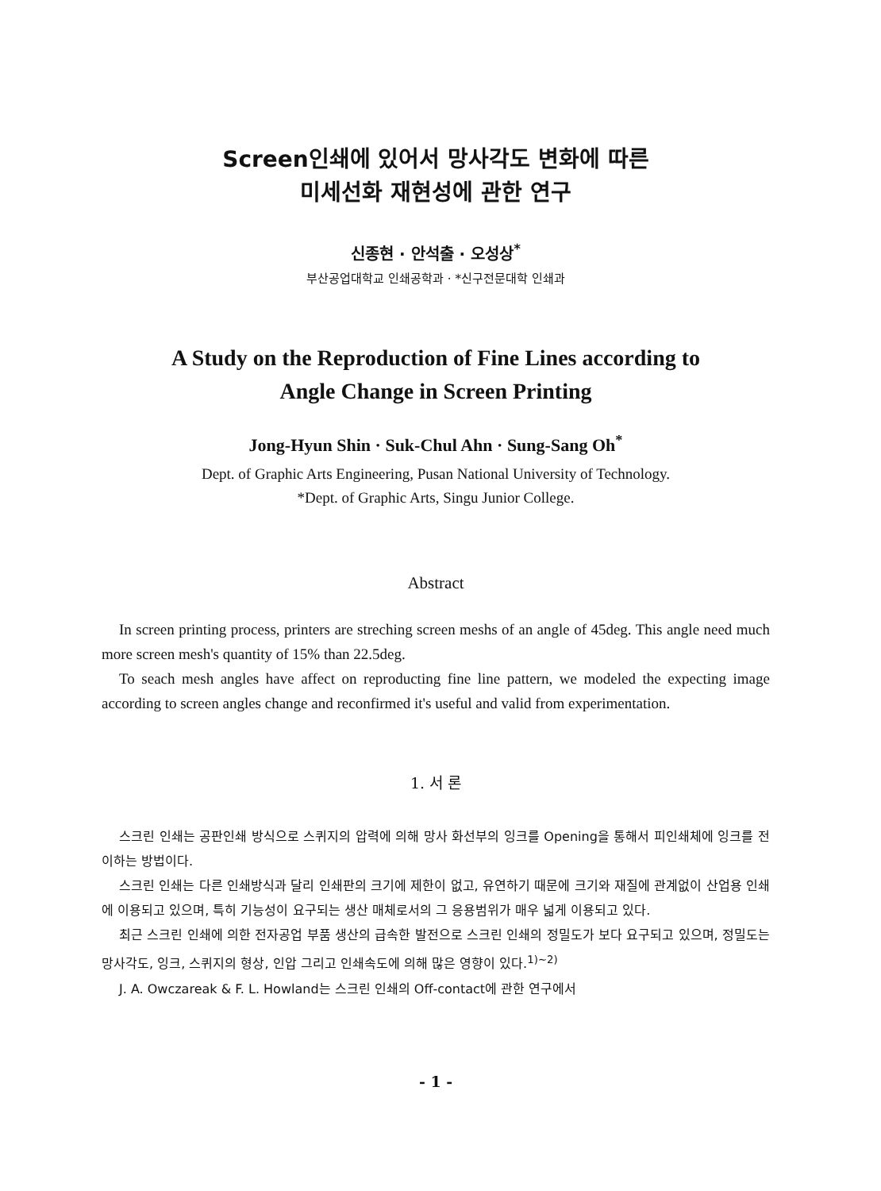Screen인쇄에 있어서 망사각도 변화에 따른
미세선화 재현성에 관한 연구
신종현 · 안석출 · 오성상<sup>*</sup>
부산공업대학교 인쇄공학과 · *신구전문대학 인쇄과
A Study on the Reproduction of Fine Lines according to
Angle Change in Screen Printing
Jong-Hyun Shin · Suk-Chul Ahn · Sung-Sang Oh<sup>*</sup>
Dept. of Graphic Arts Engineering, Pusan National University of Technology.
*Dept. of Graphic Arts, Singu Junior College.
Abstract
In screen printing process, printers are streching screen meshs of an angle of 45deg. This angle need much more screen mesh's quantity of 15% than 22.5deg.
To seach mesh angles have affect on reproducting fine line pattern, we modeled the expecting image according to screen angles change and reconfirmed it's useful and valid from experimentation.
1. 서 론
스크린 인쇄는 공판인쇄 방식으로 스퀴지의 압력에 의해 망사 화선부의 잉크를 Opening을 통해서 피인쇄체에 잉크를 전이하는 방법이다.
스크린 인쇄는 다른 인쇄방식과 달리 인쇄판의 크기에 제한이 없고, 유연하기 때문에 크기와 재질에 관계없이 산업용 인쇄에 이용되고 있으며, 특히 기능성이 요구되는 생산 매체로서의 그 응용범위가 매우 넓게 이용되고 있다.
최근 스크린 인쇄에 의한 전자공업 부품 생산의 급속한 발전으로 스크린 인쇄의 정밀도가 보다 요구되고 있으며, 정밀도는 망사각도, 잉크, 스퀴지의 형상, 인압 그리고 인쇄속도에 의해 많은 영향이 있다.<sup>1)~2)</sup>
J. A. Owczareak & F. L. Howland는 스크린 인쇄의 Off-contact에 관한 연구에서
- 1 -